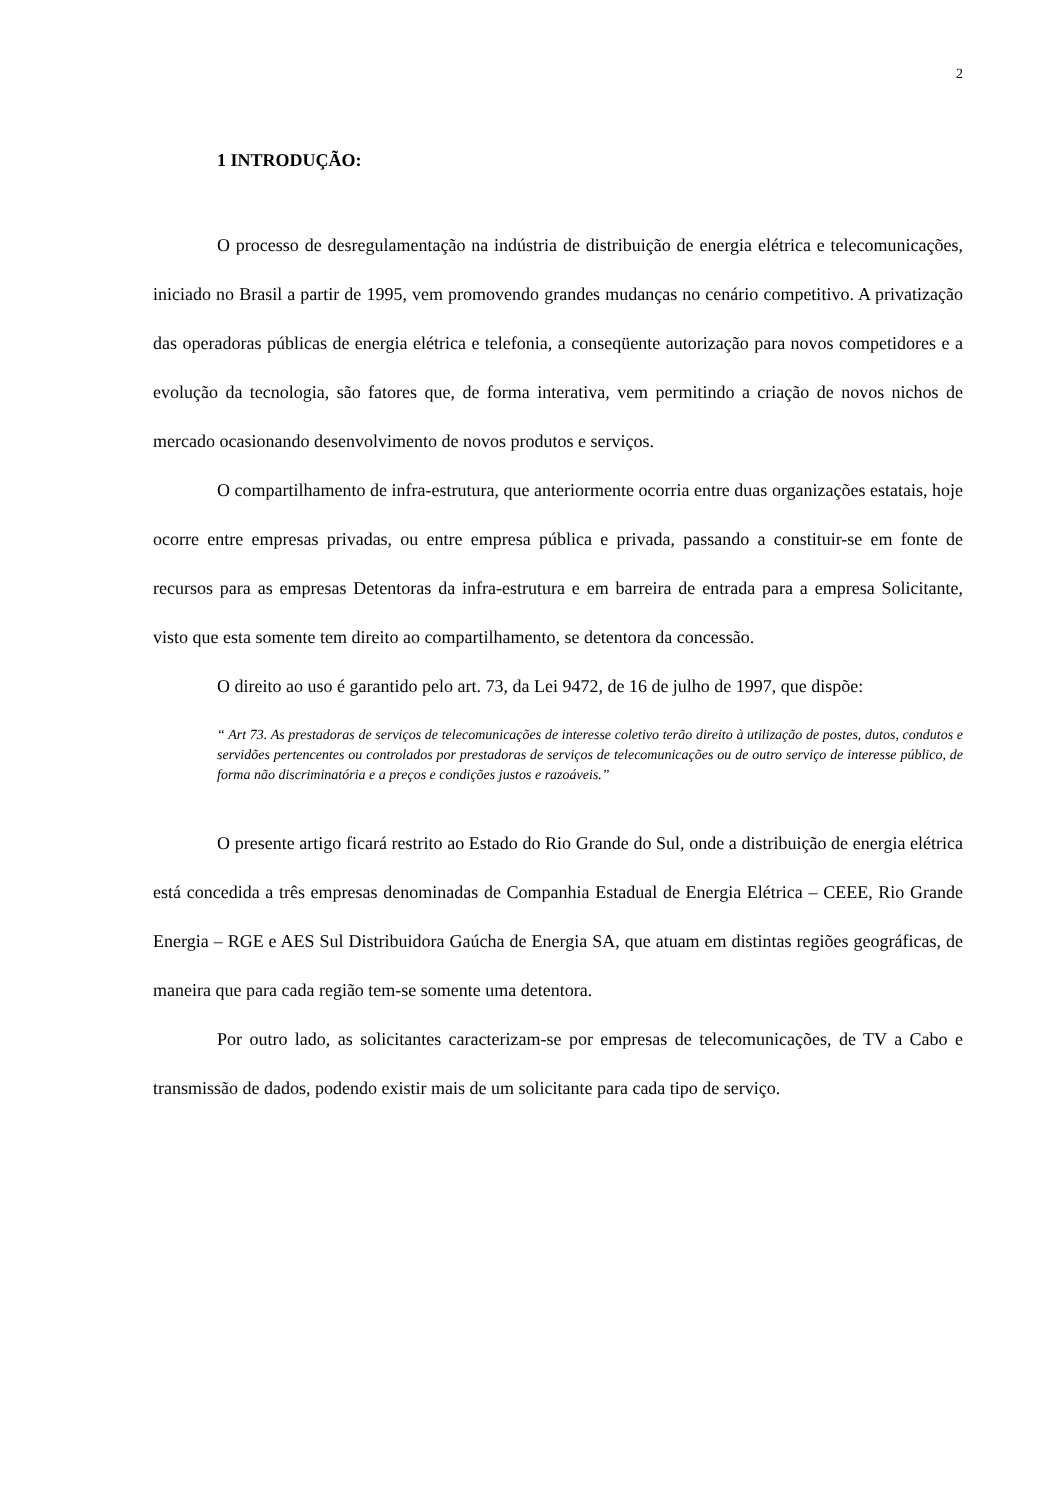2
1 INTRODUÇÃO:
O processo de desregulamentação na indústria de distribuição de energia elétrica e telecomunicações, iniciado no Brasil a partir de 1995, vem promovendo grandes mudanças no cenário competitivo. A privatização das operadoras públicas de energia elétrica e telefonia, a conseqüente autorização para novos competidores e a evolução da tecnologia, são fatores que, de forma interativa, vem permitindo a criação de novos nichos de mercado ocasionando desenvolvimento de novos produtos e serviços.
O compartilhamento de infra-estrutura, que anteriormente ocorria entre duas organizações estatais, hoje ocorre entre empresas privadas, ou entre empresa pública e privada, passando a constituir-se em fonte de recursos para as empresas Detentoras da infra-estrutura e em barreira de entrada para a empresa Solicitante, visto que esta somente tem direito ao compartilhamento, se detentora da concessão.
O direito ao uso é garantido pelo art. 73, da Lei 9472, de 16 de julho de 1997, que dispõe:
“ Art 73. As prestadoras de serviços de telecomunicações de interesse coletivo terão direito à utilização de postes, dutos, condutos e servidões pertencentes ou controlados por prestadoras de serviços de telecomunicações ou de outro serviço de interesse público, de forma não discriminatória e a preços e condições justos e razoáveis.”
O presente artigo ficará restrito ao Estado do Rio Grande do Sul, onde a distribuição de energia elétrica está concedida a três empresas denominadas de Companhia Estadual de Energia Elétrica – CEEE, Rio Grande Energia – RGE e AES Sul Distribuidora Gaúcha de Energia SA, que atuam em distintas regiões geográficas, de maneira que para cada região tem-se somente uma detentora.
Por outro lado, as solicitantes caracterizam-se por empresas de telecomunicações, de TV a Cabo e transmissão de dados, podendo existir mais de um solicitante para cada tipo de serviço.